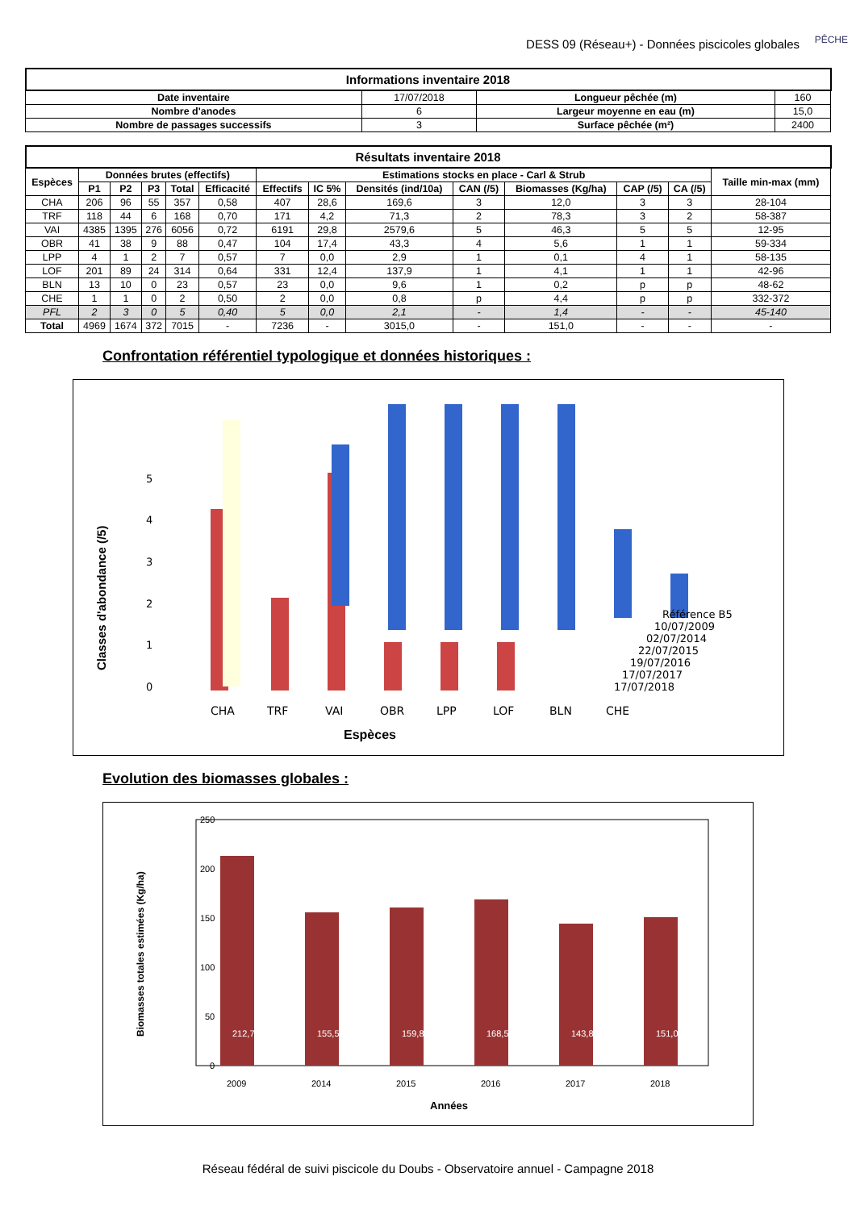DESS 09 (Réseau+) - Données piscicoles globales
PÊCHE
| Informations inventaire 2018 | | | |
| --- | --- | --- | --- |
| Date inventaire | 17/07/2018 | Longueur pêchée (m) | 160 |
| Nombre d'anodes | 6 | Largeur moyenne en eau (m) | 15,0 |
| Nombre de passages successifs | 3 | Surface pêchée (m²) | 2400 |
| Résultats inventaire 2018 | | | | | | | | | | | | | |
| --- | --- | --- | --- | --- | --- | --- | --- | --- | --- | --- | --- | --- | --- |
| Espèces | Données brutes (effectifs) | | | | | Estimations stocks en place - Carl & Strub | | | | | | | Taille min-max (mm) |
| | P1 | P2 | P3 | Total | Efficacité | Effectifs | IC 5% | Densités (ind/10a) | CAN (/5) | Biomasses (Kg/ha) | CAP (/5) | CA (/5) | |
| CHA | 206 | 96 | 55 | 357 | 0,58 | 407 | 28,6 | 169,6 | 3 | 12,0 | 3 | 3 | 28-104 |
| TRF | 118 | 44 | 6 | 168 | 0,70 | 171 | 4,2 | 71,3 | 2 | 78,3 | 3 | 2 | 58-387 |
| VAI | 4385 | 1395 | 276 | 6056 | 0,72 | 6191 | 29,8 | 2579,6 | 5 | 46,3 | 5 | 5 | 12-95 |
| OBR | 41 | 38 | 9 | 88 | 0,47 | 104 | 17,4 | 43,3 | 4 | 5,6 | 1 | 1 | 59-334 |
| LPP | 4 | 1 | 2 | 7 | 0,57 | 7 | 0,0 | 2,9 | 1 | 0,1 | 4 | 1 | 58-135 |
| LOF | 201 | 89 | 24 | 314 | 0,64 | 331 | 12,4 | 137,9 | 1 | 4,1 | 1 | 1 | 42-96 |
| BLN | 13 | 10 | 0 | 23 | 0,57 | 23 | 0,0 | 9,6 | 1 | 0,2 | p | p | 48-62 |
| CHE | 1 | 1 | 0 | 2 | 0,50 | 2 | 0,0 | 0,8 | p | 4,4 | p | p | 332-372 |
| PFL | 2 | 3 | 0 | 5 | 0,40 | 5 | 0,0 | 2,1 | - | 1,4 | - | - | 45-140 |
| Total | 4969 | 1674 | 372 | 7015 | - | 7236 | - | 3015,0 | - | 151,0 | - | - | - |
Confrontation référentiel typologique et données historiques :
Classes d'abondance (/5)
0
1
2
3
4
5
Référence B5
10/07/2009
02/07/2014
22/07/2015
19/07/2016
17/07/2017
17/07/2018
CHA
TRF
VAI
OBR
LPP
LOF
BLN
CHE
Espèces
Evolution des biomasses globales :
Biomasses totales estimées (Kg/ha)
250
200
150
100
50
0
212,7
155,5
159,8
168,5
143,8
151,0
2009
2014
2015
2016
2017
2018
Années
Réseau fédéral de suivi piscicole du Doubs - Observatoire annuel - Campagne 2018